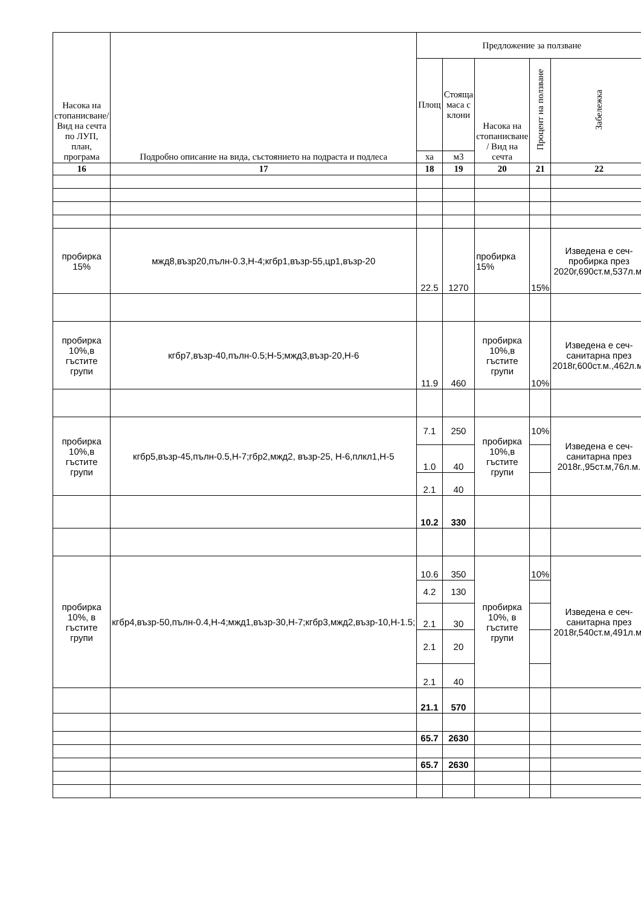| Насока на стопанисване/ Вид на сечта по ЛУП, план, програма | Подробно описание на вида, състоянието на подраста и подлеса | Предложение за ползване | | | | |
| --- | --- | --- | --- | --- | --- | --- |
| | | Площ | Стояща маса с клони | Насока на стопанисване / Вид на сечта | Процент на ползване | Забележка |
| | | ха | м3 | | | |
| 16 | 17 | 18 | 19 | 20 | 21 | 22 |
| пробирка 15% | мжд8,възр20,пълн-0.3,Н-4;кгбр1,възр-55,цр1,възр-20 | 22.5 | 1270 | пробирка 15% | 15% | Изведена е сеч-пробирка през 2020г,690ст.м,537л.м. |
| пробирка 10%,в гъстите групи | кгбр7,възр-40,пълн-0.5;Н-5;мжд3,възр-20,Н-6 | 11.9 | 460 | пробирка 10%,в гъстите групи | 10% | Изведена е сеч-санитарна през 2018г,600ст.м.,462л.м. |
| пробирка 10%,в гъстите групи | кгбр5,възр-45,пълн-0.5,Н-7;гбр2,мжд2, възр-25, Н-6,плкл1,Н-5 | 7.1 | 250 | пробирка 10%,в гъстите групи | 10% | Изведена е сеч-санитарна през 2018г.,95ст.м,76л.м. |
| | | 1.0 | 40 | | | |
| | | 2.1 | 40 | | | |
| | | 10.2 | 330 | | | |
| пробирка 10%, в гъстите групи | кгбр4,възр-50,пълн-0.4,Н-4;мжд1,възр-30,Н-7;кгбр3,мжд2,възр-10,Н-1.5; | 10.6 | 350 | пробирка 10%, в гъстите групи | 10% | Изведена е сеч-санитарна през 2018г,540ст.м,491л.м. |
| | | 4.2 | 130 | | | |
| | | 2.1 | 30 | | | |
| | | 2.1 | 20 | | | |
| | | 2.1 | 40 | | | |
| | | 21.1 | 570 | | | |
| | | 65.7 | 2630 | | | |
| | | 65.7 | 2630 | | | |